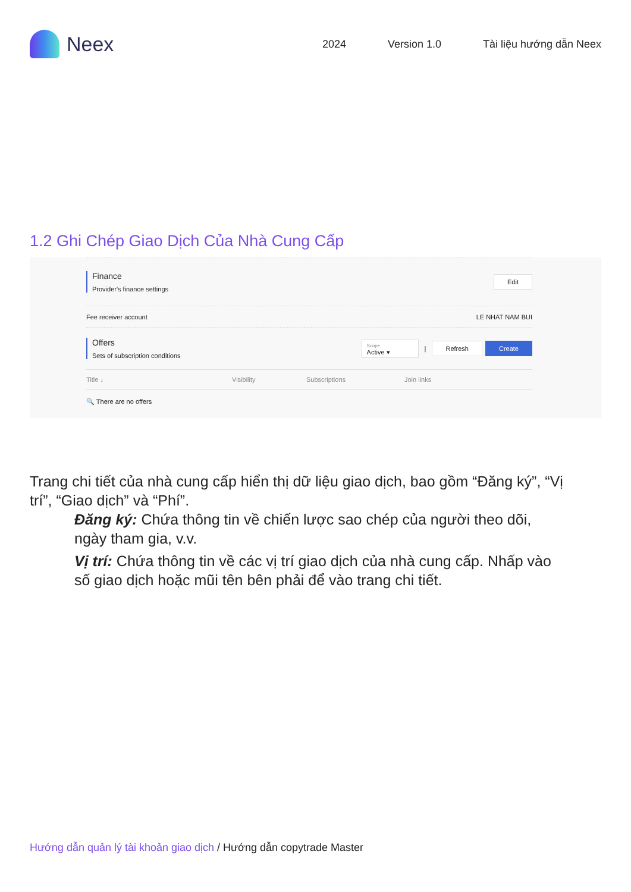Neex
2024 Version 1.0 Tài liệu hướng dẫn Neex
1.2 Ghi Chép Giao Dịch Của Nhà Cung Cấp
Finance
Provider's finance settings
Edit
Fee receiver account LE NHAT NAM BUI
Offers
Sets of subscription conditions
Scope
Active ▾ | Refresh Create
Title ↓ Visibility Subscriptions Join links
🔍 There are no offers
Trang chi tiết của nhà cung cấp hiển thị dữ liệu giao dịch, bao gồm “Đăng ký”, “Vị trí”, “Giao dịch” và “Phí”.
Đăng ký: Chứa thông tin về chiến lược sao chép của người theo dõi, ngày tham gia, v.v.
Vị trí: Chứa thông tin về các vị trí giao dịch của nhà cung cấp. Nhấp vào số giao dịch hoặc mũi tên bên phải để vào trang chi tiết.
Hướng dẫn quản lý tài khoản giao dịch / Hướng dẫn copytrade Master